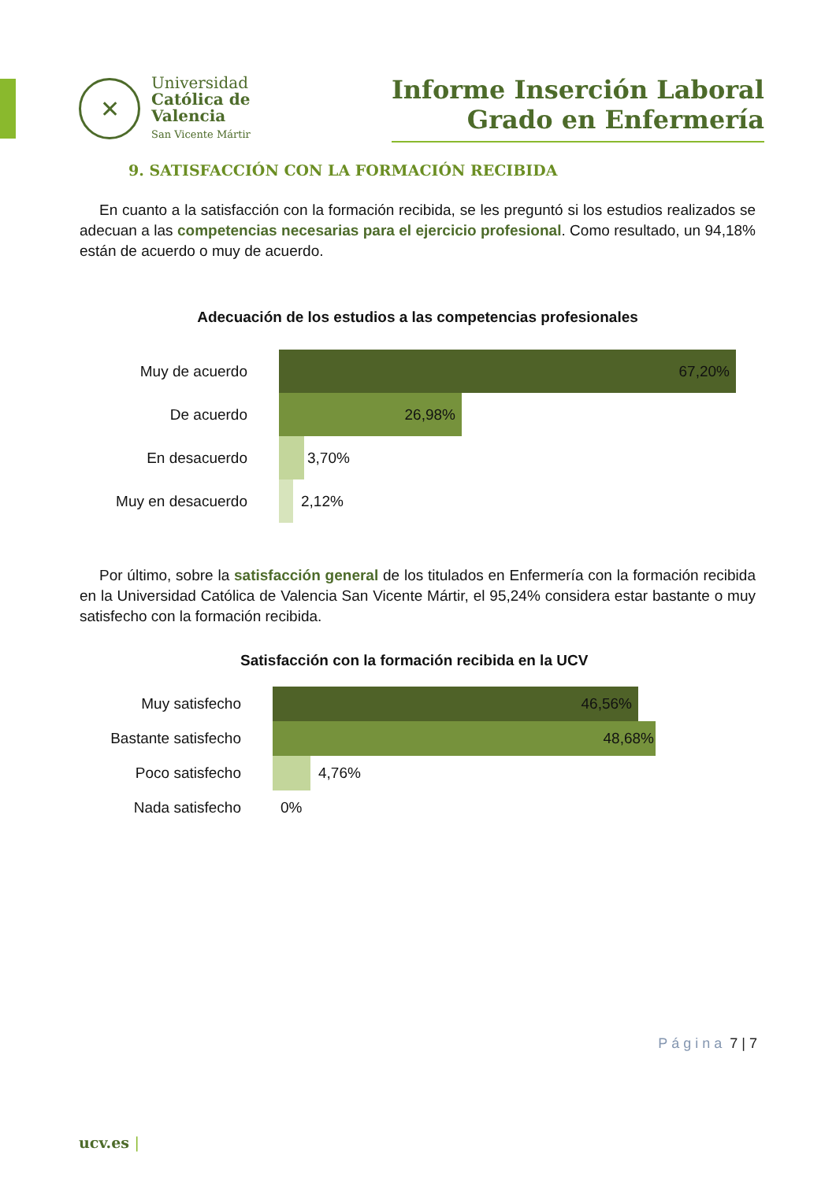✕
Universidad
Católica de
Valencia
San Vicente Mártir
Informe Inserción Laboral
Grado en Enfermería
9. SATISFACCIÓN CON LA FORMACIÓN RECIBIDA
En cuanto a la satisfacción con la formación recibida, se les preguntó si los estudios realizados se adecuan a las competencias necesarias para el ejercicio profesional. Como resultado, un 94,18% están de acuerdo o muy de acuerdo.
Adecuación de los estudios a las competencias profesionales
Muy de acuerdo
67,20%
De acuerdo
26,98%
En desacuerdo 3,70%
Muy en desacuerdo 2,12%
Por último, sobre la satisfacción general de los titulados en Enfermería con la formación recibida en la Universidad Católica de Valencia San Vicente Mártir, el 95,24% considera estar bastante o muy satisfecho con la formación recibida.
Satisfacción con la formación recibida en la UCV
Muy satisfecho
46,56%
Bastante satisfecho
48,68%
Poco satisfecho 4,76%
Nada satisfecho 0%
Página 7 | 7
ucv.es |